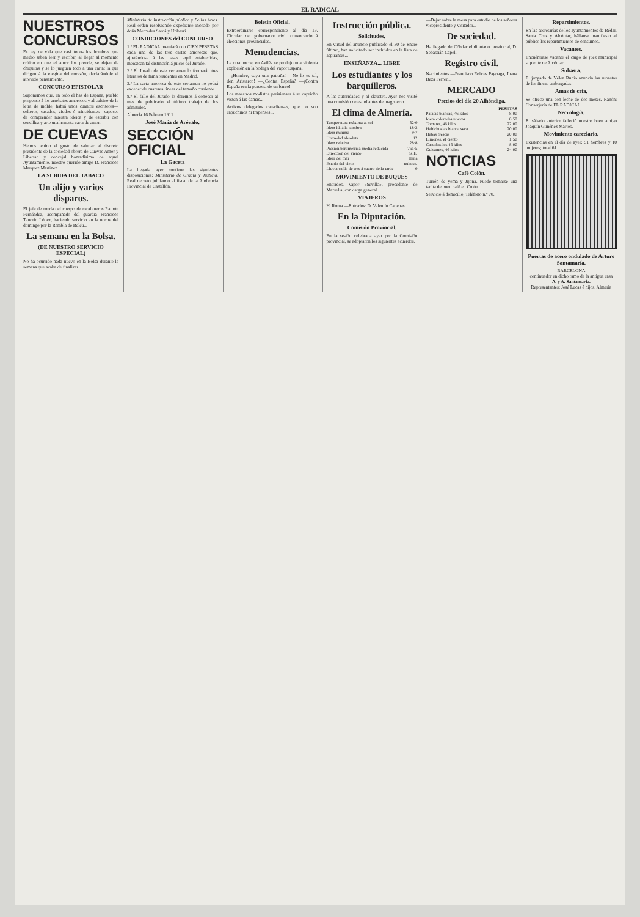EL RADICAL
NUESTROS CONCURSOS
Es ley de vida que casi todos los hombres que medio saben leer y escribir, al llegar al momento crítico en que el amor los prende, se dejen de chiquitas y se lo jueguen todo á una carta: la que dirigen á la elegida del corazón, declarándole el atrevido pensamiento.
CONCURSO EPISTOLAR
Suponemos que, en todo el haz de España, pueblo propenso á los arrebatos amorosos y al cultivo de la letra de molde, habrá unos cuantos escritores—solteros, casados, viudos ó reincidentes—capaces de comprender nuestra ideica y de escribir con sencillez y arte una honesta carta de amor.
DE CUEVAS
Hemos tenido el gusto de saludar al discreto presidente de la sociedad obrera de Cuevas Amor y Libertad y concejal honradísimo de aquel Ayuntamiento, nuestro querido amigo D. Francisco Marquez Martinez.
LA SUBIDA DEL TABACO
Un alijo y varios disparos.
El jefe de ronda del cuerpo de carabineros Ramón Fernández, acompañado del guardia Francisco Tenorio López, haciendo servicio en la noche del domingo por la Rambla de Beléu...
La semana en la Bolsa.
(DE NUESTRO SERVICIO ESPECIAL)
No ha ocurrido nada nuevo en la Bolsa durante la semana que acaba de finalizar.
Ministerio de Instrucción pública y Bellas Artes. Real orden resolviendo expediente incoado por doña Mercedes Sardá y Uribarri...
CONDICIONES del CONCURSO
1.ª EL RADICAL premiará con CIEN PESETAS cada una de las tres cartas amorosas que, ajustándose á las bases aquí establecidas, merezcan tal distinción á juicio del Jurado.
2.ª El Jurado de este certamen lo formarán tres literatos de fama residentes en Madrid.
3.ª La carta amorosa de este certamen no podrá exceder de cuarenta líneas del tamaño corriente.
8.ª El fallo del Jurado lo daremos á conocer al mes de publicado el último trabajo de los admitidos.
Almería 16 Febrero 1911.
José María de Arévalo.
SECCIÓN OFICIAL
La Gaceta
La llegada ayer contiene las siguientes disposiciones: Ministerio de Gracia y Justicia. Real decreto jubilando al fiscal de la Audiencia Provincial de Castellón.
Boletín Oficial.
Extraordinario correspondiente al día 19. Circular del gobernador civil convocando á elecciones provinciales.
Menudencias.
La otra noche, en Avilés se produjo una violenta explosión en la bodega del vapor España.
—¡Hombre, vaya una patraña! —No lo es tal, don Aristarco! —¿Contra España? —¡Contra España era la persona de un barco!
Los maestros modistos parisienses á su capricho visten á las damas...
Activos delegados canadienses, que no son capuchinos ni trapenses...
Instrucción pública.
Solicitudes.
En virtud del anuncio publicado el 30 de Enero último, han solicitado ser incluidos en la lista de aspirantes...
ENSEÑANZA... LIBRE
Los estudiantes y los barquilleros.
A las autoridades y al claustro. Ayer nos visitó una comisión de estudiantes de magisterio...
El clima de Almería.
| Temperatura máxima al sol | 32·0 |
| Idem id. á la sombra | 18·2 |
| Idem mínima | 9·7 |
| Humedad absoluta | 12 |
| Idem relativa | 28·8 |
| Presión barométrica media reducida | 761·5 |
| Dirección del viento | S. E. |
| Idem del mar | llana |
| Estado del cielo | nuboso. |
| Lluvia caída de tres á cuatro de la tarde | 0 |
MOVIMIENTO DE BUQUES
Entrados.—Vapor «Sevilla», procedente de Marsella, con carga general.
VIAJEROS
H. Roma.—Entrados: D. Valentín Cadenas.
En la Diputación.
Comisión Provincial.
En la sesión celebrada ayer por la Comisión provincial, se adoptaron los siguientes acuerdos.
—Dejar sobre la mesa para estudio de los señores vicepresidente y visitador...
De sociedad.
Ha llegado de Cóbdar el diputado provincial, D. Sebastián Capel.
Registro civil.
Nacimientos.—Francisco Felices Pagoaga, Juana Beza Ferrer...
MERCADO
Precios del día 20 Alhóndiga.
| | PESETAS |
| --- | --- |
| Patatas blancas, 46 kilos | 8·00 |
| Idem coloradas nuevas | 8·50 |
| Tomates, 46 kilos | 22·00 |
| Habichuelas blanca seca | 20·00 |
| Habas frescas | 20·00 |
| Limones, el ciento | 1·50 |
| Castañas los 46 kilos | 8·00 |
| Guisantes, 46 kilos | 24·00 |
NOTICIAS
Café Colón.
Turrón de yema y Jijona. Puede tomarse una tacita de buen café en Colón.
Servicio á domicilio, Teléfono n.º 70.
Repartimientos.
En las secretarías de los ayuntamientos de Bédar, Santa Cruz y Alcóntar, hállanse manifiesto al público los repartimientos de consumos.
Vacantes.
Encuéntrase vacante el cargo de juez municipal suplente de Alcóntar.
Subasta.
El juzgado de Vélez Rubio anuncia las subastas de las fincas embargadas.
Amas de cría.
Se ofrece una con leche de dos meses. Razón: Conserjería de EL RADICAL.
Necrología.
El sábado anterior falleció nuestro buen amigo Joaquín Giménez Martos.
Movimiento carcelario.
Existencias en el día de ayer: 51 hombres y 10 mujeres; total 61.
Puertas de acero ondulado de Arturo Santamaría.
BARCELONA
continuador en dicho ramo de la antigua casa
A. y A. Santamaría.
Representantes: José Lucas é hijos. Almería